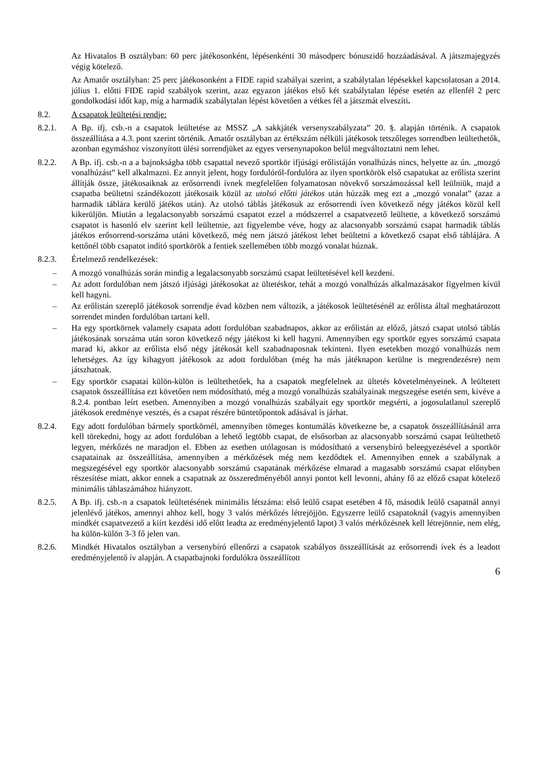Az Hivatalos B osztályban: 60 perc játékosonként, lépésenkénti 30 másodperc bónuszidő hozzáadásával. A játszmajegyzés végig kötelező.
Az Amatőr osztályban: 25 perc játékosonként a FIDE rapid szabályai szerint, a szabálytalan lépésekkel kapcsolatosan a 2014. július 1. előtti FIDE rapid szabályok szerint, azaz egyazon játékos első két szabálytalan lépése esetén az ellenfél 2 perc gondolkodási időt kap, míg a harmadik szabálytalan lépést követően a vétkes fél a játszmát elveszíti.
8.2. A csapatok leültetési rendje:
8.2.1. A Bp. ifj. csb.-n a csapatok leültetése az MSSZ „A sakkjáték versenyszabályzata” 20. §. alapján történik. A csapatok összeállítása a 4.3. pont szerint történik. Amatőr osztályban az értékszám nélküli játékosok tetszőleges sorrendben leültethetők, azonban egymáshoz viszonyított ülési sorrendjüket az egyes versenynapokon belül megváltoztatni nem lehet.
8.2.2. A Bp. ifj. csb.-n a a bajnokságba több csapattal nevező sportkör ifjúsági erőlistáján vonalhúzás nincs, helyette az ún. „mozgó vonalhúzást” kell alkalmazni. Ez annyit jelent, hogy fordulóról-fordulóra az ilyen sportkörök első csapatukat az erőlista szerint állítják össze, játékosaiknak az erősorrendi ívnek megfelelően folyamatosan növekvő sorszámozással kell leülniük, majd a csapatba beültetni szándékozott játékosaik közül az utolsó előtti játékos után húzzák meg ezt a „mozgó vonalat” (azaz a harmadik táblára kerülő játékos után). Az utolsó táblás játékosuk az erősorrendi íven következő négy játékos közül kell kikerüljön. Miután a legalacsonyabb sorszámú csapatot ezzel a módszerrel a csapatvezető leültette, a következő sorszámú csapatot is hasonló elv szerint kell leültetnie, azt figyelembe véve, hogy az alacsonyabb sorszámú csapat harmadik táblás játékos erősorrend-sorszáma utáni következő, még nem játszó játékost lehet beültetni a következő csapat első táblájára. A kettőnél több csapatot indító sportkörök a fentiek szellemében több mozgó vonalat húznak.
8.2.3. Értelmező rendelkezések:
– A mozgó vonalhúzás során mindig a legalacsonyabb sorszámú csapat leültetésével kell kezdeni.
– Az adott fordulóban nem játszó ifjúsági játékosokat az ültetéskor, tehát a mozgó vonalhúzás alkalmazásakor figyelmen kívül kell hagyni.
– Az erőlistán szereplő játékosok sorrendje évad közben nem változik, a játékosok leültetésénél az erőlista által meghatározott sorrendet minden fordulóban tartani kell.
– Ha egy sportkörnek valamely csapata adott fordulóban szabadnapos, akkor az erőlistán az előző, játszó csapat utolsó táblás játékosának sorszáma után soron következő négy játékost ki kell hagyni. Amennyiben egy sportkör egyes sorszámú csapata marad ki, akkor az erőlista első négy játékosát kell szabadnaposnak tekinteni. Ilyen esetekben mozgó vonalhúzás nem lehetséges. Az így kihagyott játékosok az adott fordulóban (még ha más játéknapon kerülne is megrendezésre) nem játszhatnak.
– Egy sportkör csapatai külön-külön is leültethetőek, ha a csapatok megfelelnek az ültetés követelményeinek. A leültetett csapatok összeállítása ezt követően nem módosítható, még a mozgó vonalhúzás szabályainak megszegése esetén sem, kivéve a 8.2.4. pontban leírt esetben. Amennyiben a mozgó vonalhúzás szabályait egy sportkör megsérti, a jogosulatlanul szereplő játékosok eredménye vesztés, és a csapat részére büntetőpontok adásával is járhat.
8.2.4. Egy adott fordulóban bármely sportkörnél, amennyiben tömeges kontumálás következne be, a csapatok összeállításánál arra kell törekedni, hogy az adott fordulóban a lehető legtöbb csapat, de elsősorban az alacsonyabb sorszámú csapat leültethető legyen, mérkőzés ne maradjon el. Ebben az esetben utólagosan is módosítható a versenybíró beleegyezésével a sportkör csapatainak az összeállítása, amennyiben a mérkőzések még nem kezdődtek el. Amennyiben ennek a szabálynak a megszegésével egy sportkör alacsonyabb sorszámú csapatának mérkőzése elmarad a magasabb sorszámú csapat előnyben részesítése miatt, akkor ennek a csapatnak az összeredményéből annyi pontot kell levonni, ahány fő az előző csapat kötelező minimális táblaszámához hiányzott.
8.2.5. A Bp. ifj. csb.-n a csapatok leültetésének minimális létszáma: első leülő csapat esetében 4 fő, második leülő csapatnál annyi jelenlévő játékos, amennyi ahhoz kell, hogy 3 valós mérkőzés létrejöjjön. Egyszerre leülő csapatoknál (vagyis amennyiben mindkét csapatvezető a kiírt kezdési idő előtt leadta az eredményjelentő lapot) 3 valós mérkőzésnek kell létrejönnie, nem elég, ha külön-külön 3-3 fő jelen van.
8.2.6. Mindkét Hivatalos osztályban a versenybíró ellenőrzi a csapatok szabályos összeállítását az erősorrendi ívek és a leadott eredményjelentő ív alapján. A csapatbajnoki fordulókra összeállított
6